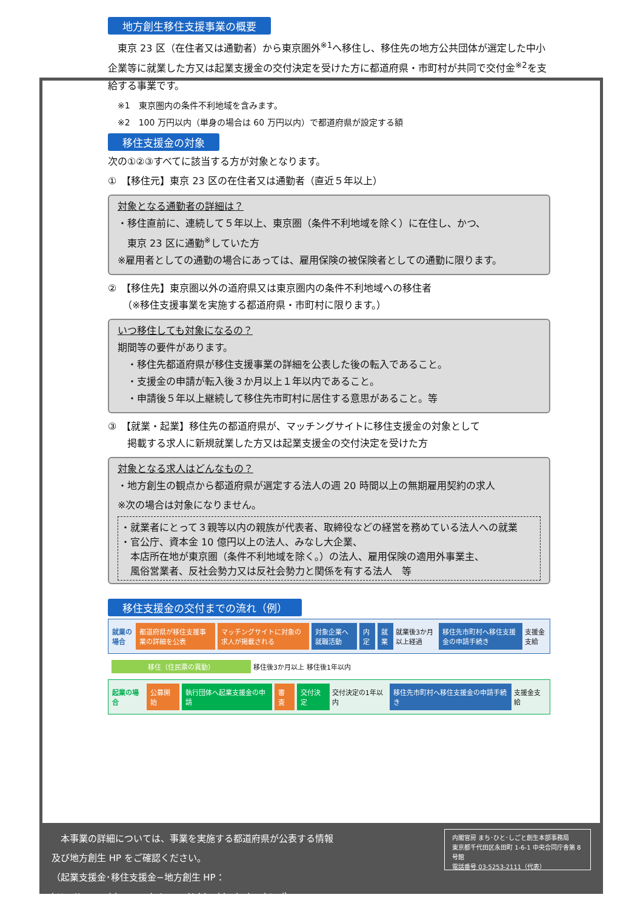地方創生移住支援事業の概要
　東京 23 区（在住者又は通勤者）から東京圏外<sup>※1</sup>へ移住し、移住先の地方公共団体が選定した中小企業等に就業した方又は起業支援金の交付決定を受けた方に都道府県・市町村が共同で交付金<sup>※2</sup>を支給する事業です。
※1　東京圏内の条件不利地域を含みます。
※2　100 万円以内（単身の場合は 60 万円以内）で都道府県が設定する額
移住支援金の対象
次の①②③すべてに該当する方が対象となります。
①　【移住元】東京 23 区の在住者又は通勤者（直近５年以上）
対象となる通勤者の詳細は？
・移住直前に、連続して５年以上、東京圏（条件不利地域を除く）に在住し、かつ、
　東京 23 区に通勤<sup>※</sup>していた方
※雇用者としての通勤の場合にあっては、雇用保険の被保険者としての通勤に限ります。
②　【移住先】東京圏以外の道府県又は東京圏内の条件不利地域への移住者
　　（※移住支援事業を実施する都道府県・市町村に限ります。）
いつ移住しても対象になるの？
期間等の要件があります。
　・移住先都道府県が移住支援事業の詳細を公表した後の転入であること。
　・支援金の申請が転入後３か月以上１年以内であること。
　・申請後５年以上継続して移住先市町村に居住する意思があること。等
③　【就業・起業】移住先の都道府県が、マッチングサイトに移住支援金の対象として
　　掲載する求人に新規就業した方又は起業支援金の交付決定を受けた方
対象となる求人はどんなもの？
・地方創生の観点から都道府県が選定する法人の週 20 時間以上の無期雇用契約の求人
※次の場合は対象になりません。
・就業者にとって３親等以内の親族が代表者、取締役などの経営を務めている法人への就業
・官公庁、資本金 10 億円以上の法人、みなし大企業、
　本店所在地が東京圏（条件不利地域を除く。）の法人、雇用保険の適用外事業主、
　風俗営業者、反社会勢力又は反社会勢力と関係を有する法人　等
移住支援金の交付までの流れ（例）
就業の場合 都道府県が移住支援事業の詳細を公表 マッチングサイトに対象の求人が掲載される 対象企業へ就職活動 内定 就業 就業後3か月以上経過 移住先市町村へ移住支援金の申請手続き 支援金支給
移住（住民票の異動） 移住後3か月以上 移住後1年以内
起業の場合 公募開始 執行団体へ起業支援金の申請 審査 交付決定 交付決定の1年以内 移住先市町村へ移住支援金の申請手続き 支援金支給
　本事業の詳細については、事業を実施する都道府県が公表する情報
及び地方創生 HP をご確認ください。
（起業支援金･移住支援金−地方創生 HP：http://www.chisou.go.jp/sousei/shienkin_index.html）
内閣官房 まち･ひと･しごと創生本部事務局
東京都千代田区永田町 1-6-1 中央合同庁舎第 8 号館
電話番号 03-5253-2111（代表）